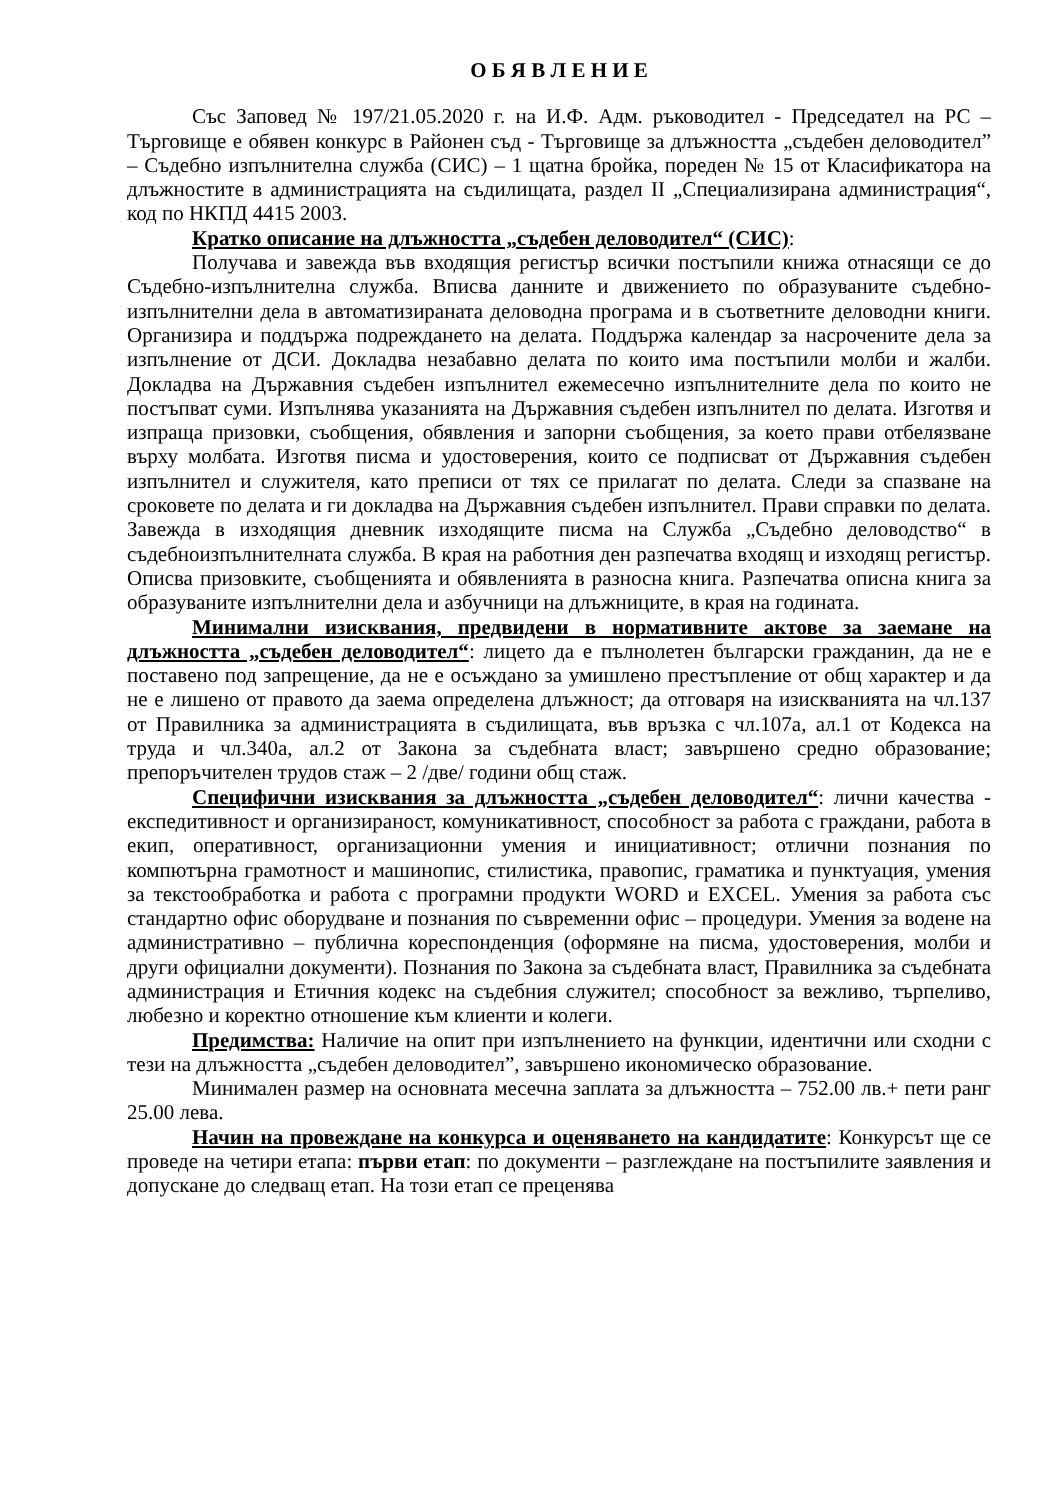О Б Я В Л Е Н И Е
Със Заповед № 197/21.05.2020 г. на И.Ф. Адм. ръководител - Председател на РС –Търговище е обявен конкурс в Районен съд - Търговище за длъжността „съдебен деловодител” – Съдебно изпълнителна служба (СИС) – 1 щатна бройка, пореден № 15 от Класификатора на длъжностите в администрацията на съдилищата, раздел II „Специализирана администрация“, код по НКПД 4415 2003.
Кратко описание на длъжността „съдебен деловодител“ (СИС):
Получава и завежда във входящия регистър всички постъпили книжа отнасящи се до Съдебно-изпълнителна служба. Вписва данните и движението по образуваните съдебно-изпълнителни дела в автоматизираната деловодна програма и в съответните деловодни книги. Организира и поддържа подреждането на делата. Поддържа календар за насрочените дела за изпълнение от ДСИ. Докладва незабавно делата по които има постъпили молби и жалби. Докладва на Държавния съдебен изпълнител ежемесечно изпълнителните дела по които не постъпват суми. Изпълнява указанията на Държавния съдебен изпълнител по делата. Изготвя и изпраща призовки, съобщения, обявления и запорни съобщения, за което прави отбелязване върху молбата. Изготвя писма и удостоверения, които се подписват от Държавния съдебен изпълнител и служителя, като преписи от тях се прилагат по делата. Следи за спазване на сроковете по делата и ги докладва на Държавния съдебен изпълнител. Прави справки по делата. Завежда в изходящия дневник изходящите писма на Служба „Съдебно деловодство“ в съдебноизпълнителната служба. В края на работния ден разпечатва входящ и изходящ регистър. Описва призовките, съобщенията и обявленията в разносна книга. Разпечатва описна книга за образуваните изпълнителни дела и азбучници на длъжниците, в края на годината.
Минимални изисквания, предвидени в нормативните актове за заемане на длъжността „съдебен деловодител“: лицето да е пълнолетен български гражданин, да не е поставено под запрещение, да не е осъждано за умишлено престъпление от общ характер и да не е лишено от правото да заема определена длъжност; да отговаря на изискванията на чл.137 от Правилника за администрацията в съдилищата, във връзка с чл.107а, ал.1 от Кодекса на труда и чл.340а, ал.2 от Закона за съдебната власт; завършено средно образование; препоръчителен трудов стаж – 2 /две/ години общ стаж.
Специфични изисквания за длъжността „съдебен деловодител“: лични качества - експедитивност и организираност, комуникативност, способност за работа с граждани, работа в екип, оперативност, организационни умения и инициативност; отлични познания по компютърна грамотност и машинопис, стилистика, правопис, граматика и пунктуация, умения за текстообработка и работа с програмни продукти WORD и EXCEL. Умения за работа със стандартно офис оборудване и познания по съвременни офис – процедури. Умения за водене на административно – публична кореспонденция (оформяне на писма, удостоверения, молби и други официални документи). Познания по Закона за съдебната власт, Правилника за съдебната администрация и Етичния кодекс на съдебния служител; способност за вежливо, търпеливо, любезно и коректно отношение към клиенти и колеги.
Предимства: Наличие на опит при изпълнението на функции, идентични или сходни с тези на длъжността „съдебен деловодител”, завършено икономическо образование.
Минимален размер на основната месечна заплата за длъжността – 752.00 лв.+ пети ранг 25.00 лева.
Начин на провеждане на конкурса и оценяването на кандидатите: Конкурсът ще се проведе на четири етапа: първи етап: по документи – разглеждане на постъпилите заявления и допускане до следващ етап. На този етап се преценява